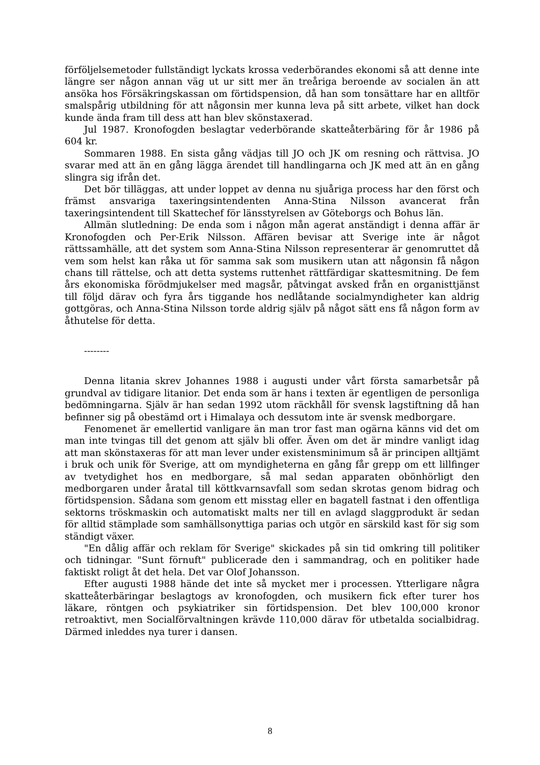förföljelsemetoder fullständigt lyckats krossa vederbörandes ekonomi så att denne inte längre ser någon annan väg ut ur sitt mer än treåriga beroende av socialen än att ansöka hos Försäkringskassan om förtidspension, då han som tonsättare har en alltför smalspårig utbildning för att någonsin mer kunna leva på sitt arbete, vilket han dock kunde ända fram till dess att han blev skönstaxerad.
Jul 1987. Kronofogden beslagtar vederbörande skatteåterbäring för år 1986 på 604 kr.
Sommaren 1988. En sista gång vädjas till JO och JK om resning och rättvisa. JO svarar med att än en gång lägga ärendet till handlingarna och JK med att än en gång slingra sig ifrån det.
Det bör tilläggas, att under loppet av denna nu sjuåriga process har den först och främst ansvariga taxeringsintendenten Anna-Stina Nilsson avancerat från taxeringsintendent till Skattechef för länsstyrelsen av Göteborgs och Bohus län.
Allmän slutledning: De enda som i någon mån agerat anständigt i denna affär är Kronofogden och Per-Erik Nilsson. Affären bevisar att Sverige inte är något rättssamhälle, att det system som Anna-Stina Nilsson representerar är genomruttet då vem som helst kan råka ut för samma sak som musikern utan att någonsin få någon chans till rättelse, och att detta systems ruttenhet rättfärdigar skattesmitning. De fem års ekonomiska förödmjukelser med magsår, påtvingat avsked från en organisttjänst till följd därav och fyra års tiggande hos nedlåtande socialmyndigheter kan aldrig gottgöras, och Anna-Stina Nilsson torde aldrig själv på något sätt ens få någon form av åthutelse för detta.
--------
Denna litania skrev Johannes 1988 i augusti under vårt första samarbetsår på grundval av tidigare litanior. Det enda som är hans i texten är egentligen de personliga bedömningarna. Själv är han sedan 1992 utom räckhåll för svensk lagstiftning då han befinner sig på obestämd ort i Himalaya och dessutom inte är svensk medborgare.
Fenomenet är emellertid vanligare än man tror fast man ogärna känns vid det om man inte tvingas till det genom att själv bli offer. Även om det är mindre vanligt idag att man skönstaxeras för att man lever under existensminimum så är principen alltjämt i bruk och unik för Sverige, att om myndigheterna en gång får grepp om ett lillfinger av tvetydighet hos en medborgare, så mal sedan apparaten obönhörligt den medborgaren under åratal till köttkvarnsavfall som sedan skrotas genom bidrag och förtidspension. Sådana som genom ett misstag eller en bagatell fastnat i den offentliga sektorns tröskmaskin och automatiskt malts ner till en avlagd slaggprodukt är sedan för alltid stämplade som samhällsonyttiga parias och utgör en särskild kast för sig som ständigt växer.
"En dålig affär och reklam för Sverige" skickades på sin tid omkring till politiker och tidningar. "Sunt förnuft" publicerade den i sammandrag, och en politiker hade faktiskt roligt åt det hela. Det var Olof Johansson.
Efter augusti 1988 hände det inte så mycket mer i processen. Ytterligare några skatteåterbäringar beslagtogs av kronofogden, och musikern fick efter turer hos läkare, röntgen och psykiatriker sin förtidspension. Det blev 100,000 kronor retroaktivt, men Socialförvaltningen krävde 110,000 därav för utbetalda socialbidrag. Därmed inleddes nya turer i dansen.
8